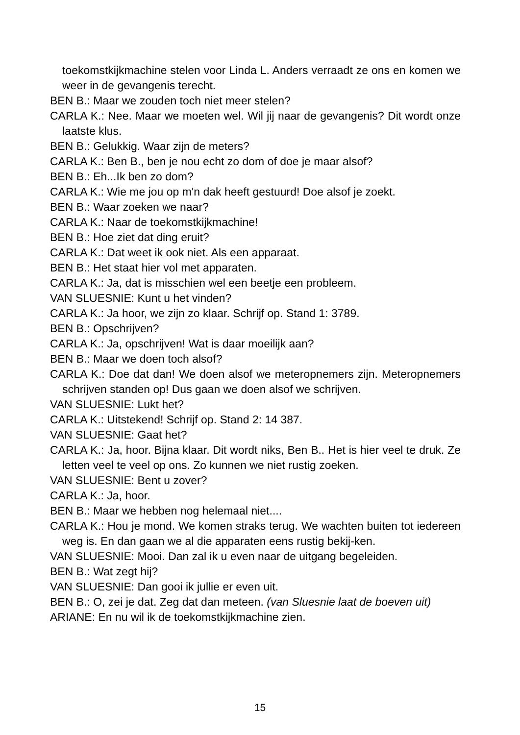toekomstkijkmachine stelen voor Linda L. Anders verraadt ze ons en komen we weer in de gevangenis terecht.
BEN B.: Maar we zouden toch niet meer stelen?
CARLA K.: Nee. Maar we moeten wel. Wil jij naar de gevangenis? Dit wordt onze laatste klus.
BEN B.: Gelukkig. Waar zijn de meters?
CARLA K.: Ben B., ben je nou echt zo dom of doe je maar alsof?
BEN B.: Eh...Ik ben zo dom?
CARLA K.: Wie me jou op m'n dak heeft gestuurd! Doe alsof je zoekt.
BEN B.: Waar zoeken we naar?
CARLA K.: Naar de toekomstkijkmachine!
BEN B.: Hoe ziet dat ding eruit?
CARLA K.: Dat weet ik ook niet. Als een apparaat.
BEN B.: Het staat hier vol met apparaten.
CARLA K.: Ja, dat is misschien wel een beetje een probleem.
VAN SLUESNIE: Kunt u het vinden?
CARLA K.: Ja hoor, we zijn zo klaar. Schrijf op. Stand 1: 3789.
BEN B.: Opschrijven?
CARLA K.: Ja, opschrijven! Wat is daar moeilijk aan?
BEN B.: Maar we doen toch alsof?
CARLA K.: Doe dat dan! We doen alsof we meteropnemers zijn. Meteropnemers schrijven standen op! Dus gaan we doen alsof we schrijven.
VAN SLUESNIE: Lukt het?
CARLA K.: Uitstekend! Schrijf op. Stand 2: 14 387.
VAN SLUESNIE: Gaat het?
CARLA K.: Ja, hoor. Bijna klaar. Dit wordt niks, Ben B.. Het is hier veel te druk. Ze letten veel te veel op ons. Zo kunnen we niet rustig zoeken.
VAN SLUESNIE: Bent u zover?
CARLA K.: Ja, hoor.
BEN B.: Maar we hebben nog helemaal niet....
CARLA K.: Hou je mond. We komen straks terug. We wachten buiten tot iedereen weg is. En dan gaan we al die apparaten eens rustig bekij-ken.
VAN SLUESNIE: Mooi. Dan zal ik u even naar de uitgang begeleiden.
BEN B.: Wat zegt hij?
VAN SLUESNIE: Dan gooi ik jullie er even uit.
BEN B.: O, zei je dat. Zeg dat dan meteen. (van Sluesnie laat de boeven uit)
ARIANE: En nu wil ik de toekomstkijkmachine zien.
15